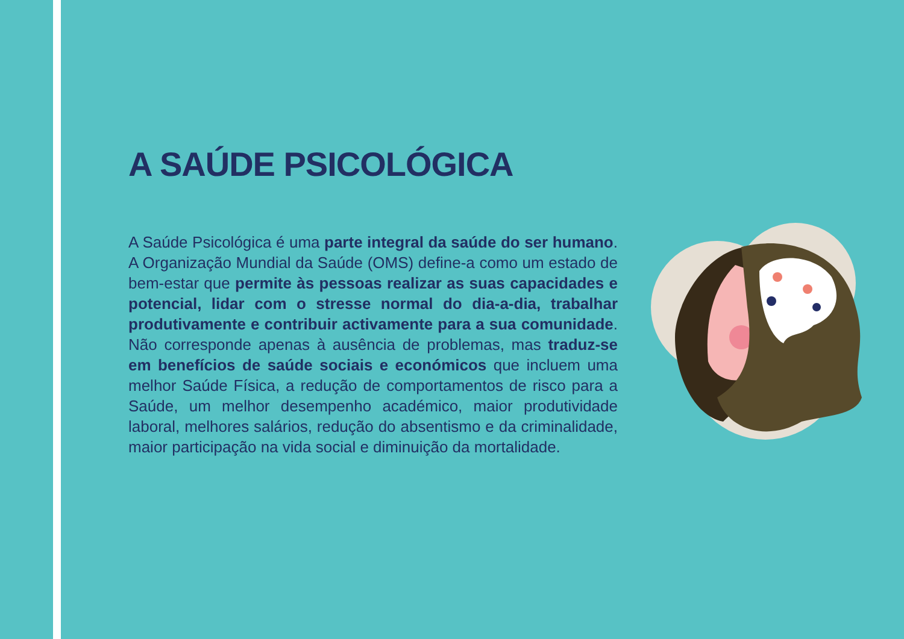A SAÚDE PSICOLÓGICA
A Saúde Psicológica é uma parte integral da saúde do ser humano. A Organização Mundial da Saúde (OMS) define-a como um estado de bem-estar que permite às pessoas realizar as suas capacidades e potencial, lidar com o stresse normal do dia-a-dia, trabalhar produtivamente e contribuir activamente para a sua comunidade. Não corresponde apenas à ausência de problemas, mas traduz-se em benefícios de saúde sociais e económicos que incluem uma melhor Saúde Física, a redução de comportamentos de risco para a Saúde, um melhor desempenho académico, maior produtividade laboral, melhores salários, redução do absentismo e da criminalidade, maior participação na vida social e diminuição da mortalidade.